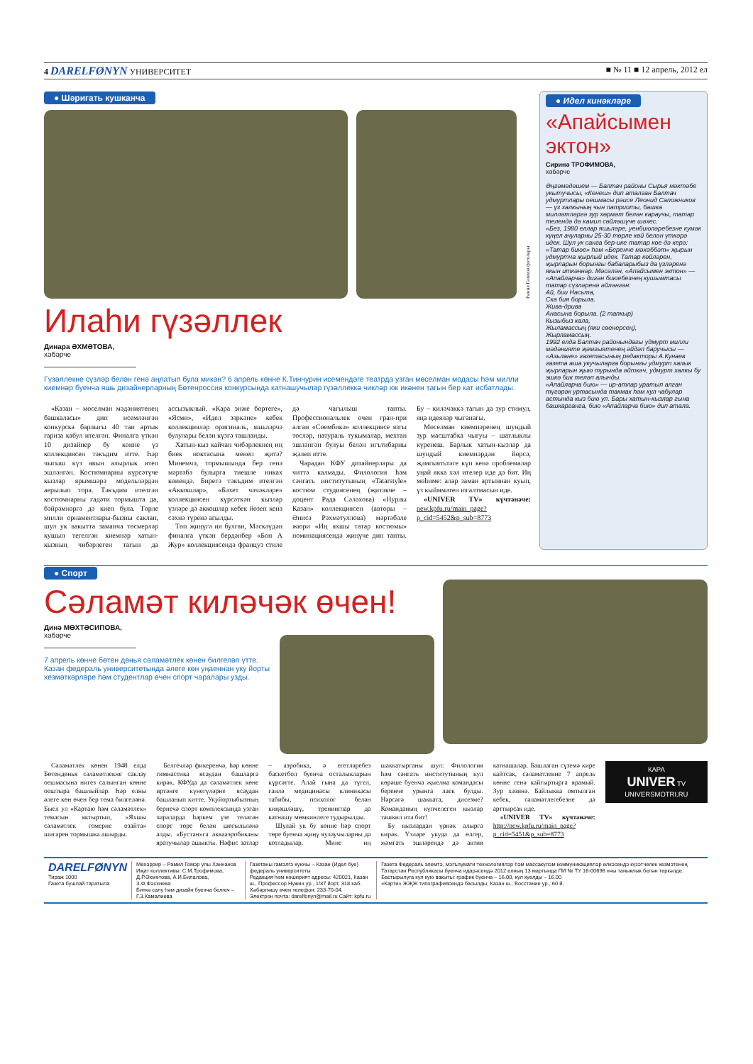4 DARELFØNYN УНИВЕРСИТЕТ ■ № 11 ■ 12 апрель, 2012 ел
● Шәригать кушканча
Рамил Газизов фотолары
Илаһи гүзәллек
Динара ӘХМӘТОВА,
хәбәрче
Гүзәллекне сүзләр белән генә аңлатып була микән? 6 апрель көнне К.Тинчурин исемендәге театрда узган мөселман модасы һәм милли киемнәр буенча яшь дизайнерларның Бөтенроссия конкурсында катнашучылар гүзәллеккә чикләр юк икәнен тагын бер кат исбатлады.
«Казан – мөселман мәдәниятенең башкаласы» дип исемләнгән конкурска барлыгы 40 тан артык гариза кабул ителгән. Финалга үткән 10 дизайнер бу көнне үз коллекциясен тәкъдим итте. Һәр чыгыш күз явын алырлык итеп эшләнгән. Костюмнарны күрсәтүче кызлар ярымшәрә модельләрдән аерылып тора. Тәкъдим ителгән костюмнарны гадәти тормышта да, бәйрәмнәргә дә киеп була. Төрле милли орнаментлары-бызны саклап, шул ук вакытта заманча төсмерләр кушып тегелгән киемнәр хатын-кызның чибәрлеген тагын да ассызыклый. «Кара энже бөртеге», «Ясми», «Идел зәркәне» кебек коллекцияләр оригиналь, яшьләрчә булулары белән күзгә ташланды.
Хатын-кыз кайчан чибәрлекнең иң биек ноктасына менеп җитә? Минемчә, тормышында бер генә мәртәбә булырга тиешле никах көнендә. Бирегә тәкъдим ителгән «Аккошлар», «Бәхет чәчәкләре» коллекциясен күрсәткән кызлар үзләре дә аккошлар кебек йөзеп кенә сәхнә түренә агылды.
Төп җиңүгә ия булган, Мәскәүдән финалга үткән бердәнбер «Бон А Жур» коллекциясендә француз стиле дә чагылыш тапты. Профессиональлек өчен гран-при алган «Сөембикә» коллекциясе язгы төсләр, натураль тукымалар, мехтан эшләнгән булуы белән игътибарны җәлеп итте.
Чарадан КФУ дизайнерлары да читтә калмады. Филология һәм сәнгать институтының «Tatarstyle» костюм студиясенең (җитәкче – доцент Рада Сәләхова) «Нурлы Казан» коллекциясен (авторы – Әнисә Рәхмәтуллова) мәртәбәле жюри «Иң яхшы татар костюмы» номинациясендә җиңүче дип тапты. Бу – киләчәккә тагын да зур стимул, яңа идеяләр чыганагы.
Мөселман киемнәренең шундый зур масштабка чыгуы – шатлыклы күренеш. Барлык хатын-кызлар да шундый киемнәрдән йөрсә, җәмгыятьтәге күп кенә проблемалар уңай якка хәл ителер иде дә бит. Иң мөһиме: алар заман артыннан куып, үз кыйммәтен югалтмасын иде.
«UNIVER TV» күчтәнәче: new.kpfu.ru/main_page?p_cid=5452&p_sub=8773
● Идел кинәкләре
«Апайсымен эктон»
Сиринә ТРОФИМОВА,
хәбәрче
Әңгәмәдәшем — Балтач районы Сырья мәктәбе укытучысы, «Кенеш» дип аталган Балтач удмуртлары оешмасы рәисе Леонид Сапожников — үз халкының чын патриоты, башка милләтләргә зур хөрмәт белән караучы, татар телендә дә камил сөйләшүче шәхес.
«Без, 1980 еллар яшьләре, уенбиюләребезне кумәк күңел ачуларны 25-30 төрле көй белән үткәрә идек. Шул ук санга бер-ике татар көе дә керә: «Татар биюе» һәм «Беренче мәхәббәт» җырын удмуртча җырлый идек. Татар көйләрен, җырларын борынгы бабаларыбыз да үзләренә якын иткәннәр. Мәсәлән, «Апайсымен эктон» — «Апайларча» дигән биюебезнең кушымтасы татар сүзләренә әйләнгән:
Ай, бии Насьта,
Ска бия борыла.
Жива-дрива
Анасына борыла. (2 тапкыр)
Кызыбыз кала,
Жыламассың (яки сөенерсең),
Жырламассың.
1992 елда Балтач районындагы удмурт милли мәдәнияте җәмгыятенең әйдәп баручысы — «Азьлане» газетасының редакторы А.Кунаев газета аша укучыларга борынгы удмурт халык җырларын җыю турында әйткәч, удмурт халкы бу эшкә бик теләп алынды.
«Апайларча бию» — ир-атлар уратып алган түгәрәк уртасында такмак һәм кул чабулар астында кыз бию ул. Бары хатын-кызлар гына башкарганга, бию «Апайларча бию» дип атала.
● Спорт
Сәламәт киләчәк өчен!
Динә МӨХТӘСИПОВА,
хәбәрче
7 апрель көнне бөтен дөнья сәламәтлек көнен билгеләп үтте. Казан федераль университетында әлеге көн уңаеннан уку йорты хезмәткәрләре һәм студентлар өчен спорт чаралары узды.
Сәламәтлек көнен 1948 елда Бөтендөнья сәламәтлекне саклау оешмасына нигез салынган көнне оештыра башлыйлар. Һәр елны әлеге көн өчен бер тема билгеләнә. Быел ул «Картаю һәм сәламәтлек» темасын яктыртып, «Яхшы сәламәтлек гомерне озайта» шигарен тормышка ашырды.
Белгечләр фикеренчә, һәр көнне гимнастика ясаудан башларга кирәк. КФУда да сәламәтлек көне иртәнге күнегүләрне ясаудан башланып китте. Укуйортыбызның бернечә спорт комплексында узган чараларда һәркем үзе теләгән спорт төре белән шөгыльләнә алды. «Бустан»га аквааэробиканы яратучылар ашыкты. Нәфис затлар – аэробика, ә егетләребез баскетбол буенча осталыкларын күрсәтте. Алай гына да түгел, гаилә медицинасы клиникасы табибы, психолог белән киңәшләшү, тренинглар да катнашу мөмкинлеге тудырылды.
Шулай ук бу көнне һәр спорт төре буенча җиңү яулаучыларны да котладылар. Мине иң шаккатырганы шул: Филология һәм сәнгать институтының кул көрәше буенча җыелма командасы беренче урынга лаек булды. Нәрсәгә шакката, дисезме? Команданың күпчелеген кызлар тәшкил итә бит!
Бу кызлардан үрнәк алырга кирәк. Үзләре укуда да өлгер, җәмгать эшләрендә дә актив катнашалар. Башлаган сүземә кире кайтсак, сәламәтлекне 7 апрель көнне генә кайгыртырга ярамый. Зур хәзинә. Байлыкка омтылган кебек, сәламәтлегебезне дә арттырсак иде.
«UNIVER TV» күчтәнәче: http://new.kpfu.ru/main_page?p_cid=5451&p_sub=8773
КАРА
UNIVER TV
UNIVERSMOTRI.RU
DARELFØNYN
Тираж 1000
Газета бушлай таратыла
Мөхәррир – Рамил Гомәр улы Ханнанов
Иҗат коллективы: С.М.Трофимова, Д.Р.Әхмәтова, А.И.Билалова, З.Ф.Фәсхиева
Биткә салу һәм дизайн буенча белгеч – Г.З.Камалиева
Газетаны гамәлгә куючы – Казан (Идел буе) федераль университеты
Редакция һәм нәширият адресы: 420021, Казан ш., Профессор Нужин ур., 1/37 йорт, 318 каб.
Хәбәрләшү өчен телефон: 233-70-04.
Электрон почта: darelfonyn@mail.ru Сайт: kpfu.ru
Газета Федераль элемтә, мәгълүмати технологияләр һәм массакүләм коммуникацияләр өлкәсендә күзәтчелек хезмәтенең Татарстан Республикасы буенча идарәсендә 2012 елның 13 мартында ПИ № ТУ 16-00696 нчы таныклык белән теркәлде.
Бастырылуга кул кую вакыты: график буенча – 16.00, кул куелды – 16.00
«Карти» ЖҖЖ типографиясендә басылды, Казан ш., Восстание ур., 60 й.